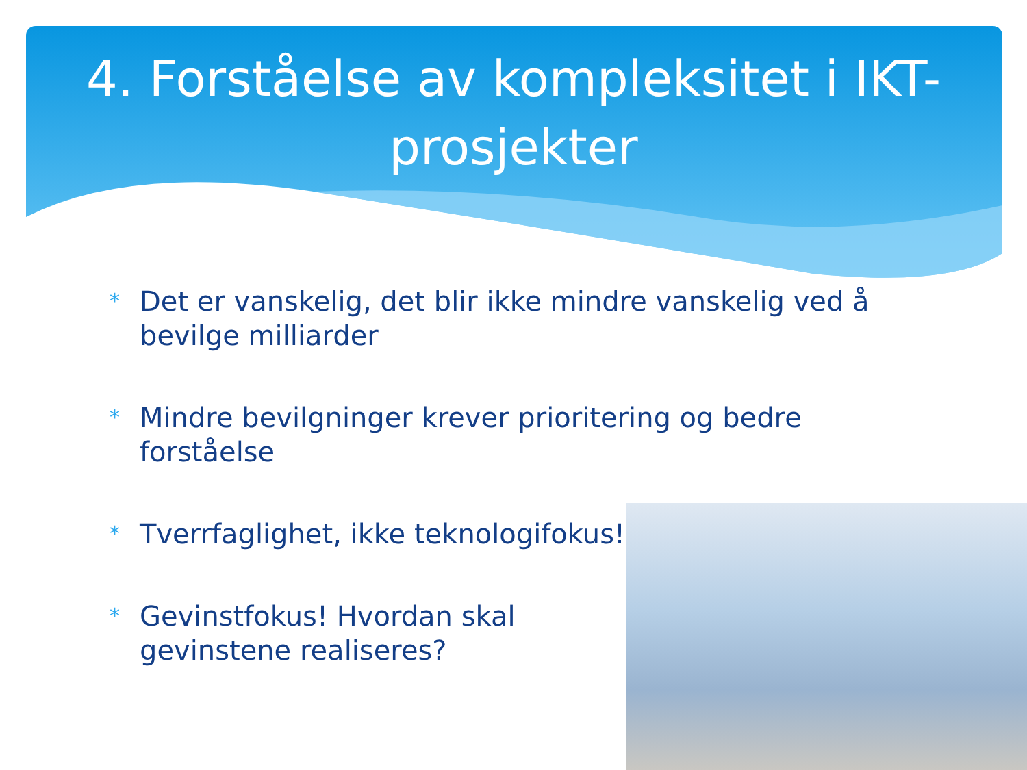4. Forståelse av kompleksitet i IKT-prosjekter
* Det er vanskelig, det blir ikke mindre vanskelig ved å bevilge milliarder
* Mindre bevilgninger krever prioritering og bedre forståelse
* Tverrfaglighet, ikke teknologifokus!
* Gevinstfokus! Hvordan skal gevinstene realiseres?